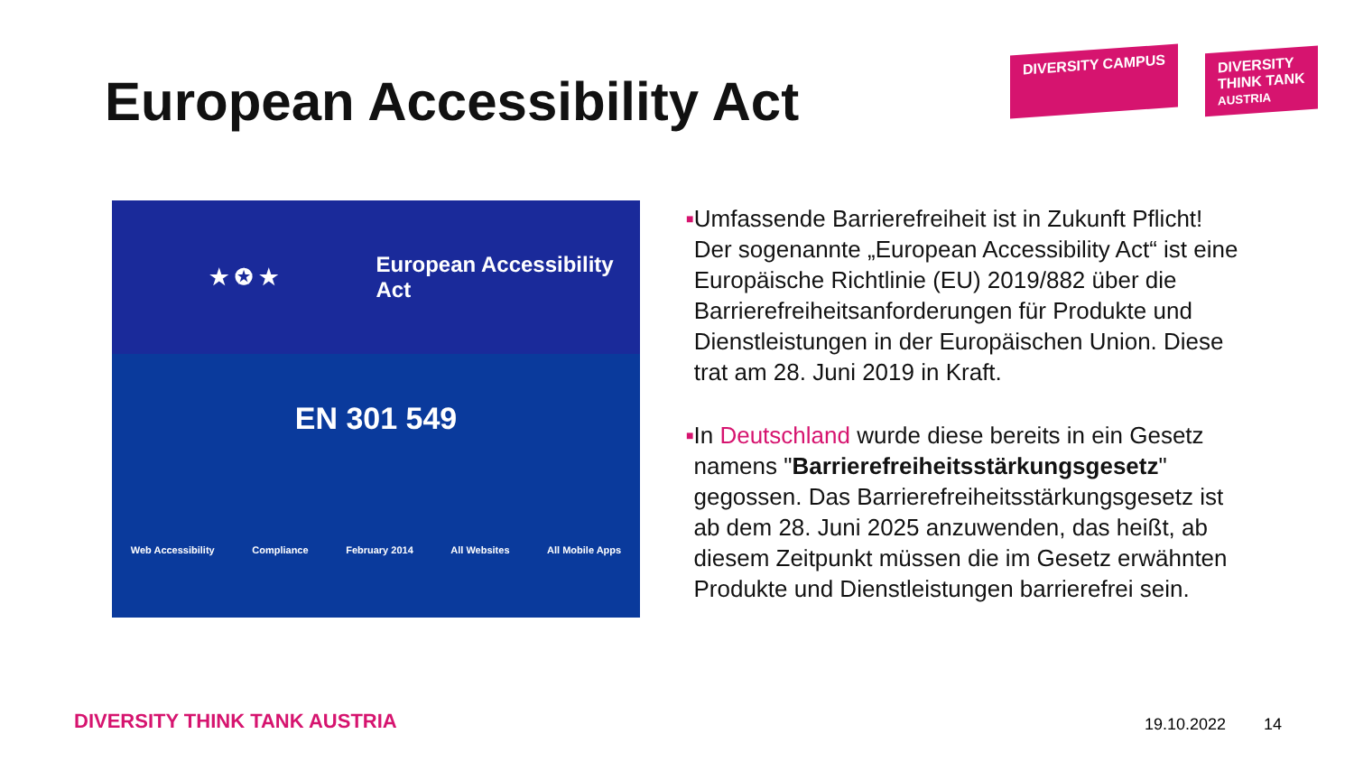European Accessibility Act
DIVERSITY CAMPUS DIVERSITY
THINK TANK
AUSTRIA
★ ✪ ★ European Accessibility Act
EN 301 549
Web Accessibility Compliance February 2014 All Websites All Mobile Apps
■
Umfassende Barrierefreiheit ist in Zukunft Pflicht! Der sogenannte „European Accessibility Act“ ist eine Europäische Richtlinie (EU) 2019/882 über die Barrierefreiheitsanforderungen für Produkte und Dienstleistungen in der Europäischen Union. Diese trat am 28. Juni 2019 in Kraft.
■
In Deutschland wurde diese bereits in ein Gesetz namens "Barrierefreiheitsstärkungsgesetz" gegossen. Das Barrierefreiheitsstärkungsgesetz ist ab dem 28. Juni 2025 anzuwenden, das heißt, ab diesem Zeitpunkt müssen die im Gesetz erwähnten Produkte und Dienstleistungen barrierefrei sein.
DIVERSITY THINK TANK AUSTRIA 19.10.2022 14